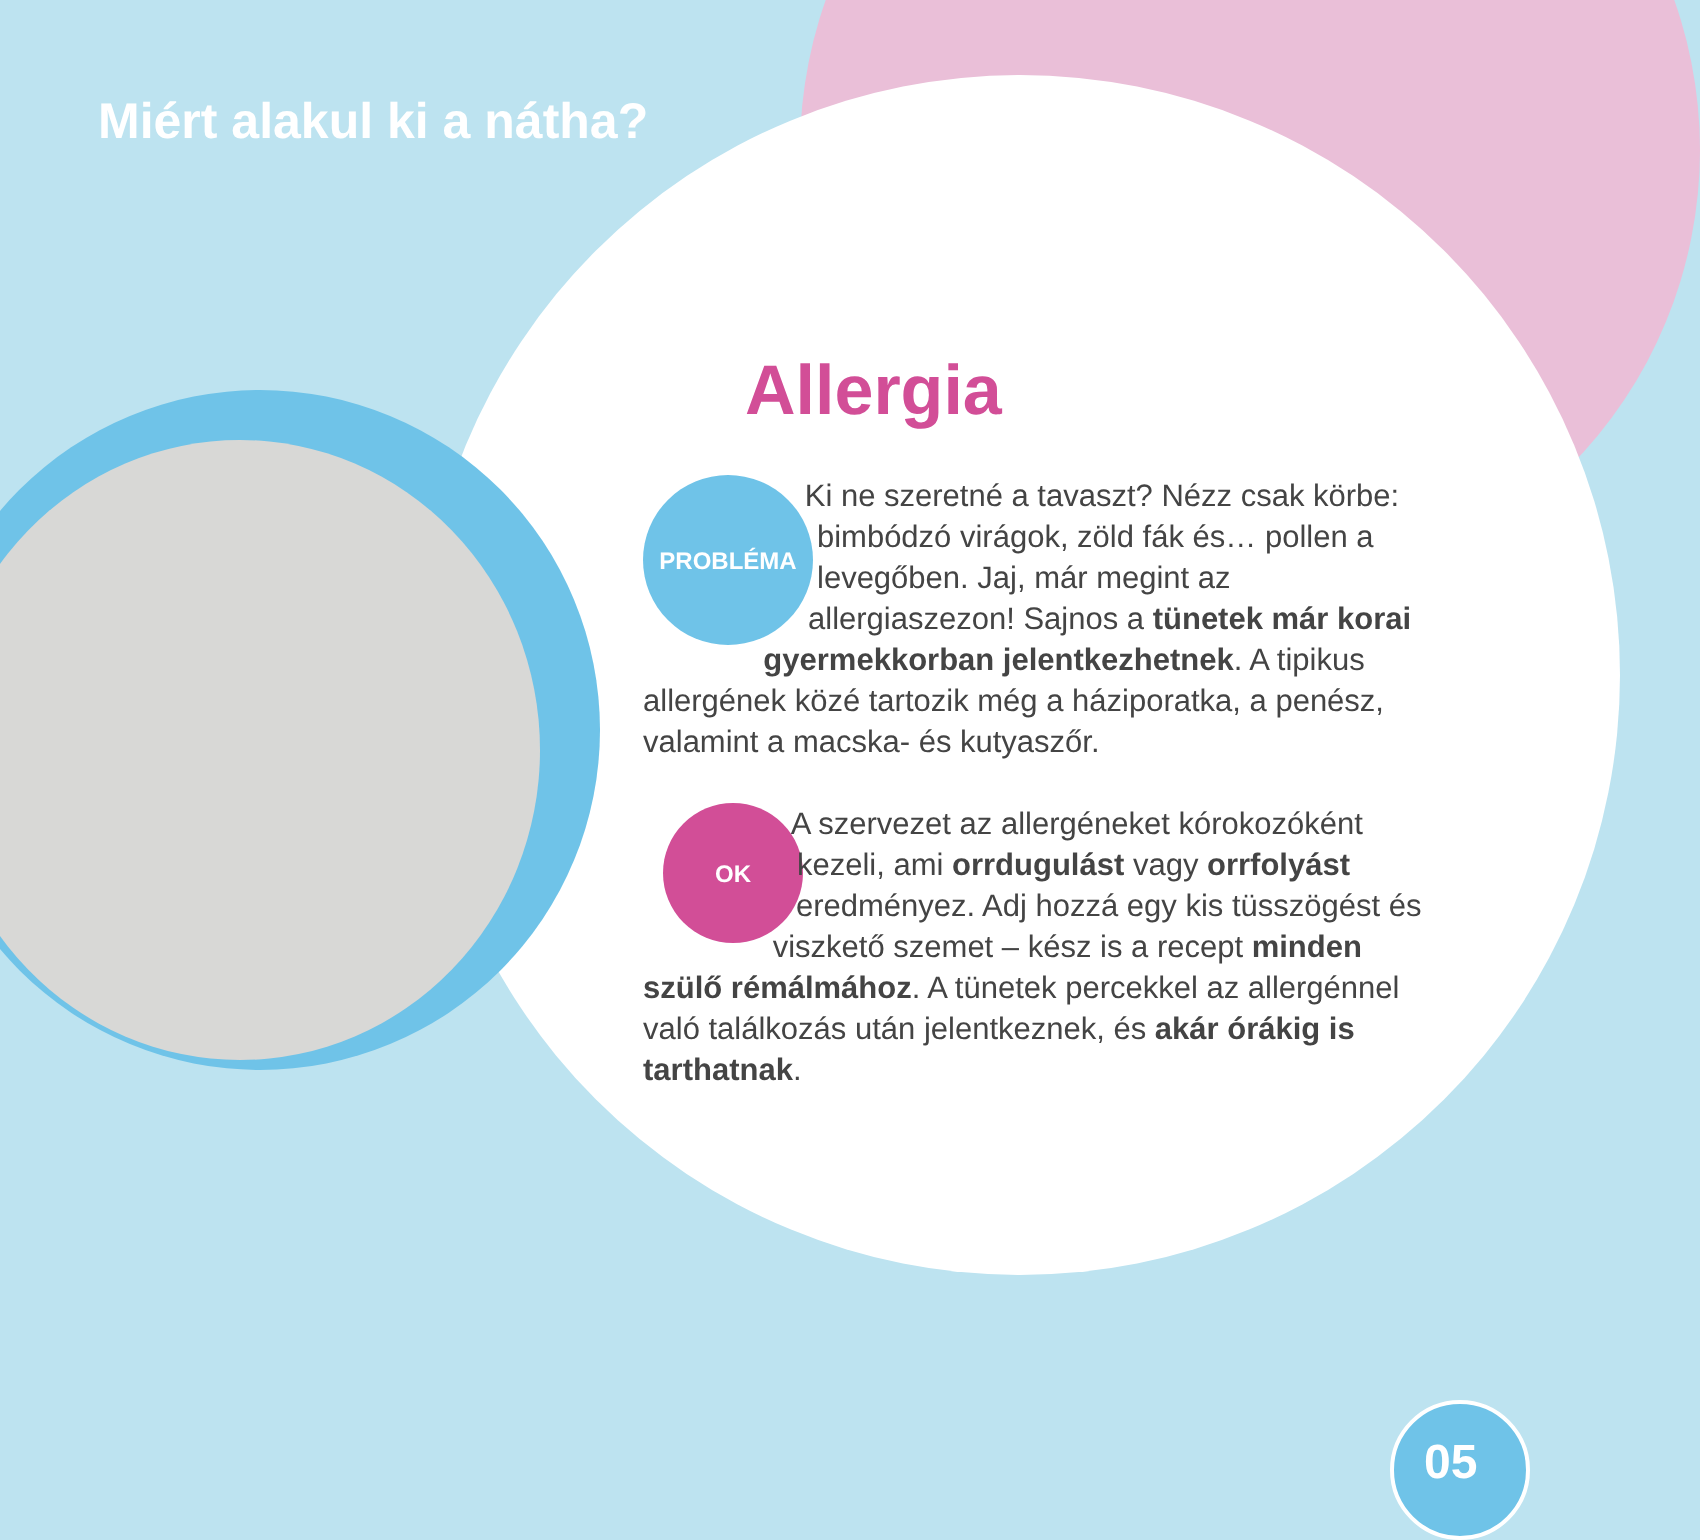Miért alakul ki a nátha?
Allergia
PROBLÉMA
Ki ne szeretné a tavaszt? Nézz csak körbe: bimbódzó virágok, zöld fák és… pollen a levegőben. Jaj, már megint az allergiaszezon! Sajnos a tünetek már korai gyermekkorban jelentkezhetnek. A tipikus allergének közé tartozik még a háziporatka, a penész, valamint a macska- és kutyaszőr.
OK
A szervezet az allergéneket kórokozóként kezeli, ami orrdugulást vagy orrfolyást eredményez. Adj hozzá egy kis tüsszögést és viszkető szemet – kész is a recept minden szülő rémálmához. A tünetek percekkel az allergénnel való találkozás után jelentkeznek, és akár órákig is tarthatnak.
05